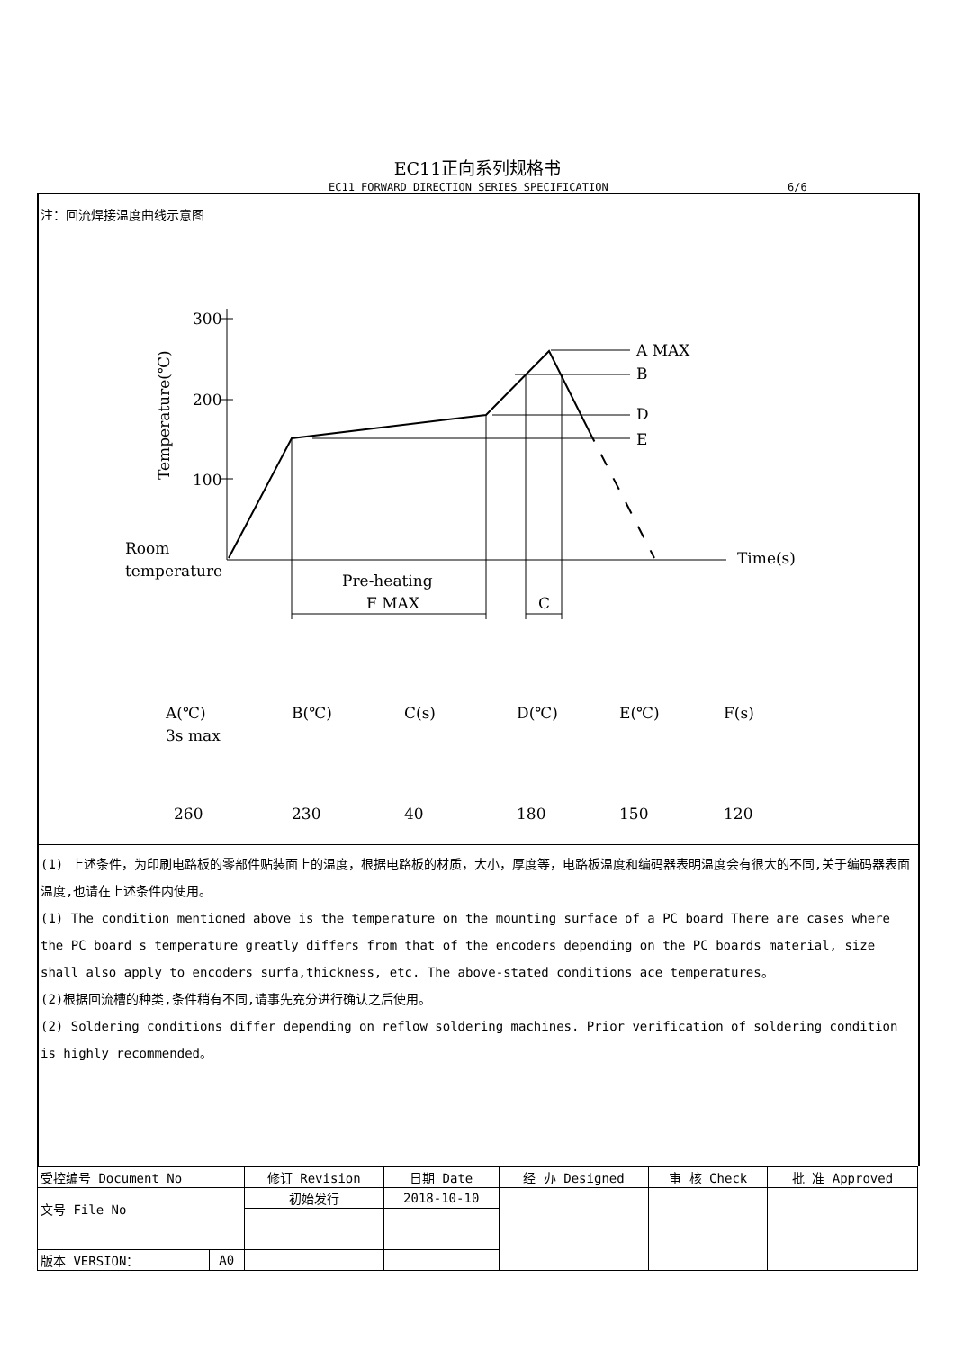EC11正向系列规格书
EC11 FORWARD DIRECTION SERIES SPECIFICATION 6/6
注：回流焊接温度曲线示意图
300
200
100
Temperature(℃)
A MAX
B
D
E
Room
temperature
Pre-heating
F MAX
C
Time(s)
A(℃)
3s max
B(℃)
C(s)
D(℃)
E(℃)
F(s)
260
230
40
180
150
120
(1) 上述条件，为印刷电路板的零部件贴装面上的温度，根据电路板的材质，大小，厚度等，电路板温度和编码器表明温度会有很大的不同,关于编码器表面温度,也请在上述条件内使用。
(1) The condition mentioned above is the temperature on the mounting surface of a PC board There are cases where the PC board s temperature greatly differs from that of the encoders depending on the PC boards material, size shall also apply to encoders surfa,thickness, etc. The above-stated conditions ace temperatures。
(2)根据回流槽的种类,条件稍有不同,请事先充分进行确认之后使用。
(2) Soldering conditions differ depending on reflow soldering machines. Prior verification of soldering condition is highly recommended。
| 受控编号 Document No | | 修订 Revision | 日期 Date | 经 办 Designed | 审 核 Check | 批 准 Approved |
| 文号 File No | | 初始发行 | 2018-10-10 | | | |
| 版本 VERSION： | A0 | | | | | |